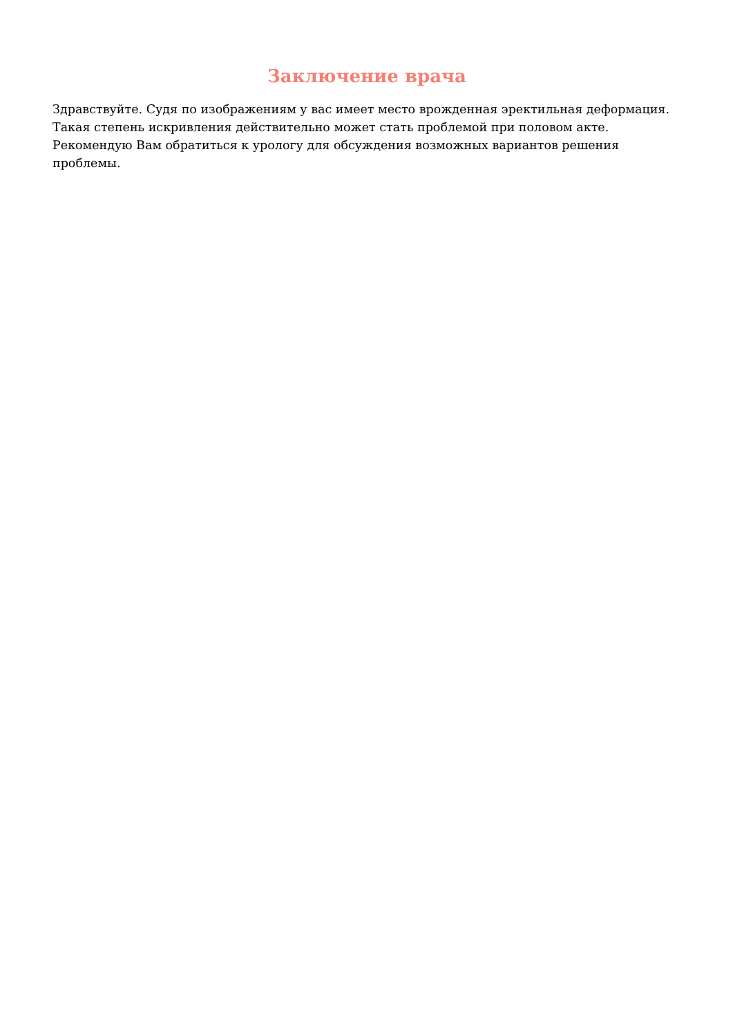Заключение врача
Здравствуйте. Судя по изображениям у вас имеет место врожденная эректильная деформация. Такая степень искривления действительно может стать проблемой при половом акте. Рекомендую Вам обратиться к урологу для обсуждения возможных вариантов решения проблемы.